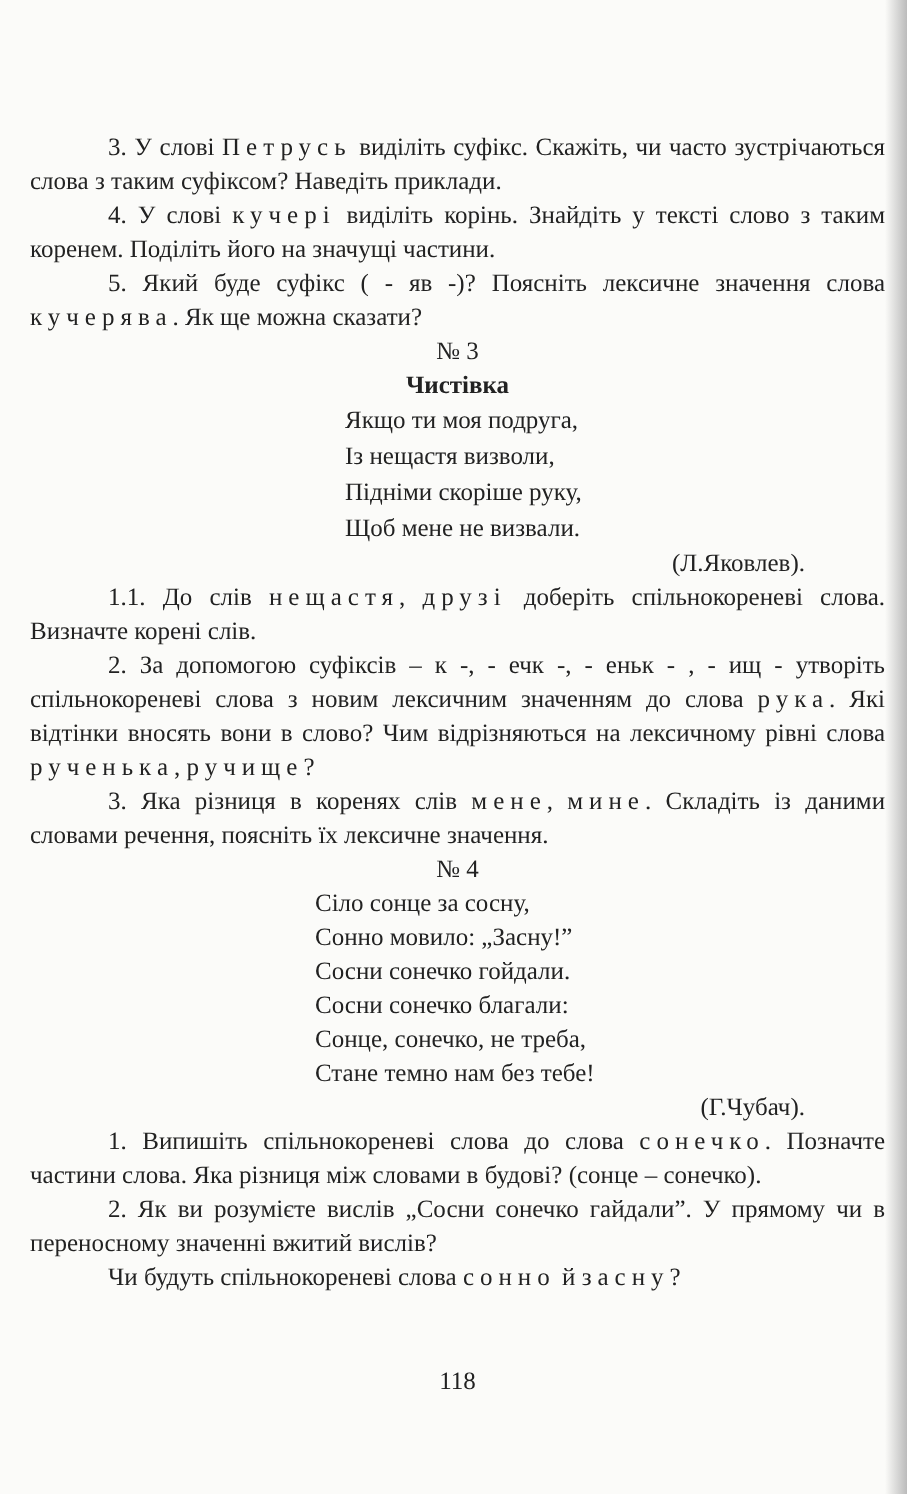3. У слові Петрусь виділіть суфікс. Скажіть, чи часто зустрічаються слова з таким суфіксом? Наведіть приклади.
4. У слові кучері виділіть корінь. Знайдіть у тексті слово з таким коренем. Поділіть його на значущі частини.
5. Який буде суфікс ( - яв -)? Поясніть лексичне значення слова кучерява. Як ще можна сказати?
№ 3
Чистівка
Якщо ти моя подруга,
Із нещастя визволи,
Підніми скоріше руку,
Щоб мене не визвали.
(Л.Яковлев).
1.1. До слів нещастя, друзі доберіть спільнокореневі слова. Визначте корені слів.
2. За допомогою суфіксів – к -, - ечк -, - еньк - , - ищ - утворіть спільнокореневі слова з новим лексичним значенням до слова рука. Які відтінки вносять вони в слово? Чим відрізняються на лексичному рівні слова рученька, ручище?
3. Яка різниця в коренях слів мене, мине. Складіть із даними словами речення, поясніть їх лексичне значення.
№ 4
Сіло сонце за сосну,
Сонно мовило: „Засну!”
Сосни сонечко гойдали.
Сосни сонечко благали:
Сонце, сонечко, не треба,
Стане темно нам без тебе!
(Г.Чубач).
1. Випишіть спільнокореневі слова до слова сонечко. Позначте частини слова. Яка різниця між словами в будові? (сонце – сонечко).
2. Як ви розумієте вислів „Сосни сонечко гайдали”. У прямому чи в переносному значенні вжитий вислів?
Чи будуть спільнокореневі слова сонно й засну?
118